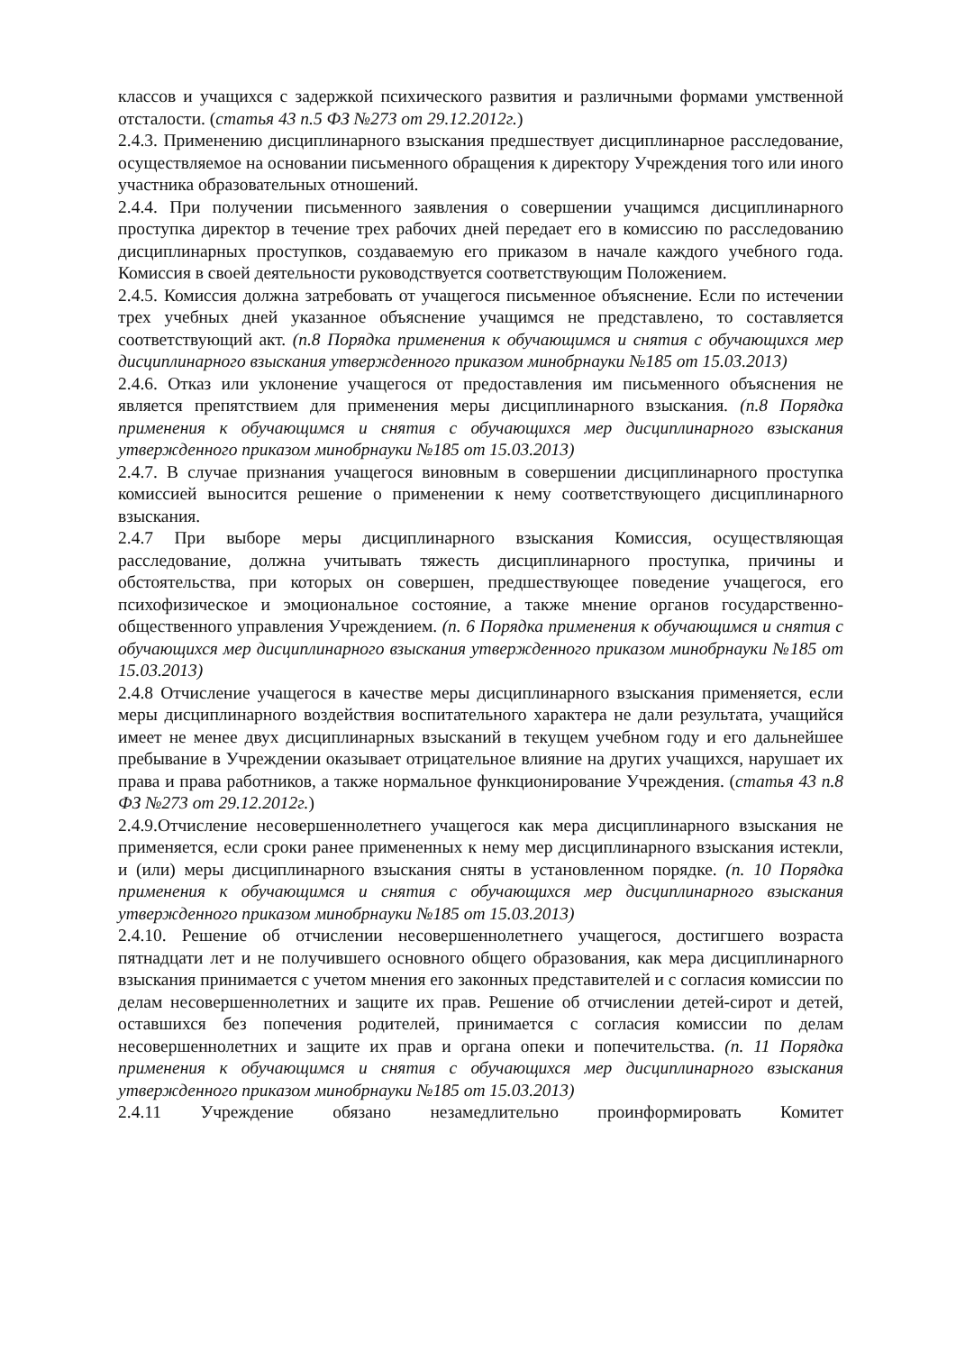классов и учащихся с задержкой психического развития и различными формами умственной отсталости. (статья 43 п.5 ФЗ №273 от 29.12.2012г.)
2.4.3. Применению дисциплинарного взыскания предшествует дисциплинарное расследование, осуществляемое на основании письменного обращения к директору Учреждения того или иного участника образовательных отношений.
2.4.4. При получении письменного заявления о совершении учащимся дисциплинарного проступка директор в течение трех рабочих дней передает его в комиссию по расследованию дисциплинарных проступков, создаваемую его приказом в начале каждого учебного года. Комиссия в своей деятельности руководствуется соответствующим Положением.
2.4.5. Комиссия должна затребовать от учащегося письменное объяснение. Если по истечении трех учебных дней указанное объяснение учащимся не представлено, то составляется соответствующий акт. (п.8 Порядка применения к обучающимся и снятия с обучающихся мер дисциплинарного взыскания утвержденного приказом минобрнауки №185 от 15.03.2013)
2.4.6. Отказ или уклонение учащегося от предоставления им письменного объяснения не является препятствием для применения меры дисциплинарного взыскания. (п.8 Порядка применения к обучающимся и снятия с обучающихся мер дисциплинарного взыскания утвержденного приказом минобрнауки №185 от 15.03.2013)
2.4.7. В случае признания учащегося виновным в совершении дисциплинарного проступка комиссией выносится решение о применении к нему соответствующего дисциплинарного взыскания.
2.4.7 При выборе меры дисциплинарного взыскания Комиссия, осуществляющая расследование, должна учитывать тяжесть дисциплинарного проступка, причины и обстоятельства, при которых он совершен, предшествующее поведение учащегося, его психофизическое и эмоциональное состояние, а также мнение органов государственно-общественного управления Учреждением. (п. 6 Порядка применения к обучающимся и снятия с обучающихся мер дисциплинарного взыскания утвержденного приказом минобрнауки №185 от 15.03.2013)
2.4.8 Отчисление учащегося в качестве меры дисциплинарного взыскания применяется, если меры дисциплинарного воздействия воспитательного характера не дали результата, учащийся имеет не менее двух дисциплинарных взысканий в текущем учебном году и его дальнейшее пребывание в Учреждении оказывает отрицательное влияние на других учащихся, нарушает их права и права работников, а также нормальное функционирование Учреждения. (статья 43 п.8 ФЗ №273 от 29.12.2012г.)
2.4.9.Отчисление несовершеннолетнего учащегося как мера дисциплинарного взыскания не применяется, если сроки ранее примененных к нему мер дисциплинарного взыскания истекли, и (или) меры дисциплинарного взыскания сняты в установленном порядке. (п. 10 Порядка применения к обучающимся и снятия с обучающихся мер дисциплинарного взыскания утвержденного приказом минобрнауки №185 от 15.03.2013)
2.4.10. Решение об отчислении несовершеннолетнего учащегося, достигшего возраста пятнадцати лет и не получившего основного общего образования, как мера дисциплинарного взыскания принимается с учетом мнения его законных представителей и с согласия комиссии по делам несовершеннолетних и защите их прав. Решение об отчислении детей-сирот и детей, оставшихся без попечения родителей, принимается с согласия комиссии по делам несовершеннолетних и защите их прав и органа опеки и попечительства. (п. 11 Порядка применения к обучающимся и снятия с обучающихся мер дисциплинарного взыскания утвержденного приказом минобрнауки №185 от 15.03.2013)
2.4.11 Учреждение обязано незамедлительно проинформировать Комитет